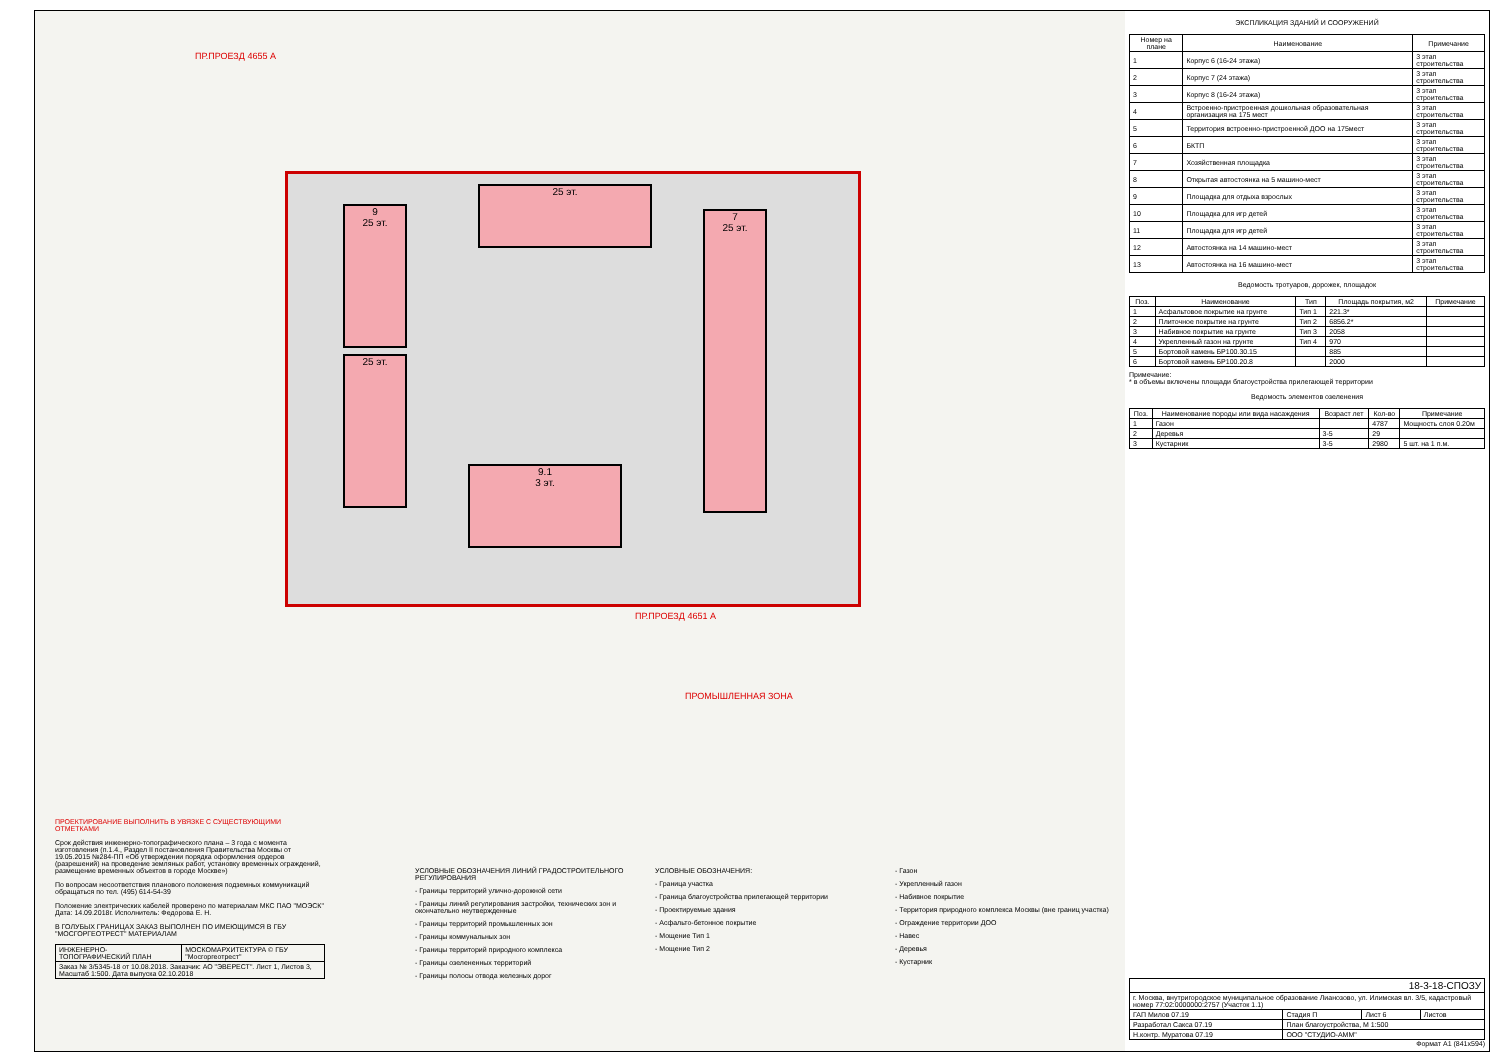9
25 эт.
25 эт.
7
25 эт.
25 эт.
9.1
3 эт.
ПР.ПРОЕЗД 4655 А
ПР.ПРОЕЗД 4651 А
ПРОМЫШЛЕННАЯ ЗОНА
ПРОЕКТИРОВАНИЕ ВЫПОЛНИТЬ В УВЯЗКЕ С СУЩЕСТВУЮЩИМИ ОТМЕТКАМИ
Срок действия инженерно-топографического плана – 3 года с момента изготовления (п.1.4., Раздел II постановления Правительства Москвы от 19.05.2015 №284-ПП «Об утверждении порядка оформления ордеров (разрешений) на проведение земляных работ, установку временных ограждений, размещение временных объектов в городе Москве»)
По вопросам несоответствия планового положения подземных коммуникаций обращаться по тел. (495) 614-54-39
Положение электрических кабелей проверено по материалам МКС ПАО "МОЭСК" Дата: 14.09.2018г. Исполнитель: Федорова Е. Н.
В ГОЛУБЫХ ГРАНИЦАХ ЗАКАЗ ВЫПОЛНЕН ПО ИМЕЮЩИМСЯ В ГБУ "МОСГОРГЕОТРЕСТ" МАТЕРИАЛАМ
| ИНЖЕНЕРНО-ТОПОГРАФИЧЕСКИЙ ПЛАН | МОСКОМАРХИТЕКТУРА © ГБУ "Мосгоргеотрест" |
| Заказ № 3/5345-18 от 10.08.2018. Заказчик: АО "ЭВЕРЕСТ". Лист 1, Листов 3, Масштаб 1:500. Дата выпуска 02.10.2018 | |
УСЛОВНЫЕ ОБОЗНАЧЕНИЯ ЛИНИЙ ГРАДОСТРОИТЕЛЬНОГО РЕГУЛИРОВАНИЯ
- Границы территорий улично-дорожной сети
- Границы линий регулирования застройки, технических зон и окончательно неутвержденные
- Границы территорий промышленных зон
- Границы коммунальных зон
- Границы территорий природного комплекса
- Границы озелененных территорий
- Границы полосы отвода железных дорог
УСЛОВНЫЕ ОБОЗНАЧЕНИЯ:
- Граница участка
- Граница благоустройства прилегающей территории
- Проектируемые здания
- Асфальто-бетонное покрытие
- Мощение Тип 1
- Мощение Тип 2
- Газон
- Укрепленный газон
- Набивное покрытие
- Территория природного комплекса Москвы (вне границ участка)
- Ограждение территории ДОО
- Навес
- Деревья
- Кустарник
ЭКСПЛИКАЦИЯ ЗДАНИЙ И СООРУЖЕНИЙ
| Номер на плане | Наименование | Примечание |
| --- | --- | --- |
| 1 | Корпус 6 (16-24 этажа) | 3 этап строительства |
| 2 | Корпус 7 (24 этажа) | 3 этап строительства |
| 3 | Корпус 8 (16-24 этажа) | 3 этап строительства |
| 4 | Встроенно-пристроенная дошкольная образовательная организация на 175 мест | 3 этап строительства |
| 5 | Территория встроенно-пристроенной ДОО на 175мест | 3 этап строительства |
| 6 | БКТП | 3 этап строительства |
| 7 | Хозяйственная площадка | 3 этап строительства |
| 8 | Открытая автостоянка на 5 машино-мест | 3 этап строительства |
| 9 | Площадка для отдыха взрослых | 3 этап строительства |
| 10 | Площадка для игр детей | 3 этап строительства |
| 11 | Площадка для игр детей | 3 этап строительства |
| 12 | Автостоянка на 14 машино-мест | 3 этап строительства |
| 13 | Автостоянка на 16 машино-мест | 3 этап строительства |
Ведомость тротуаров, дорожек, площадок
| Поз. | Наименование | Тип | Площадь покрытия, м2 | Примечание |
| --- | --- | --- | --- | --- |
| 1 | Асфальтовое покрытие на грунте | Тип 1 | 221.3* | |
| 2 | Плиточное покрытие на грунте | Тип 2 | 6856.2* | |
| 3 | Набивное покрытие на грунте | Тип 3 | 2058 | |
| 4 | Укрепленный газон на грунте | Тип 4 | 970 | |
| 5 | Бортовой камень БР100.30.15 | | 885 | |
| 6 | Бортовой камень БР100.20.8 | | 2000 | |
Примечание:
* в объемы включены площади благоустройства прилегающей территории
Ведомость элементов озеленения
| Поз. | Наименование породы или вида насаждения | Возраст лет | Кол-во | Примечание |
| --- | --- | --- | --- | --- |
| 1 | Газон | | 4787 | Мощность слоя 0.20м |
| 2 | Деревья | 3-5 | 29 | |
| 3 | Кустарник | 3-5 | 2980 | 5 шт. на 1 п.м. |
| 18-3-18-СПОЗУ | | | |
| г. Москва, внутригородское муниципальное образование Лианозово, ул. Илимская вл. 3/5, кадастровый номер 77:02:0000000:2757 (Участок 1.1) | | | |
| ГАП Милов 07.19 | Стадия П | Лист 6 | Листов |
| Разработал Сакса 07.19 | План благоустройства, М 1:500 | | |
| Н.контр. Муратова 07.19 | ООО "СТУДИО-АММ" | | |
Формат А1 (841х594)